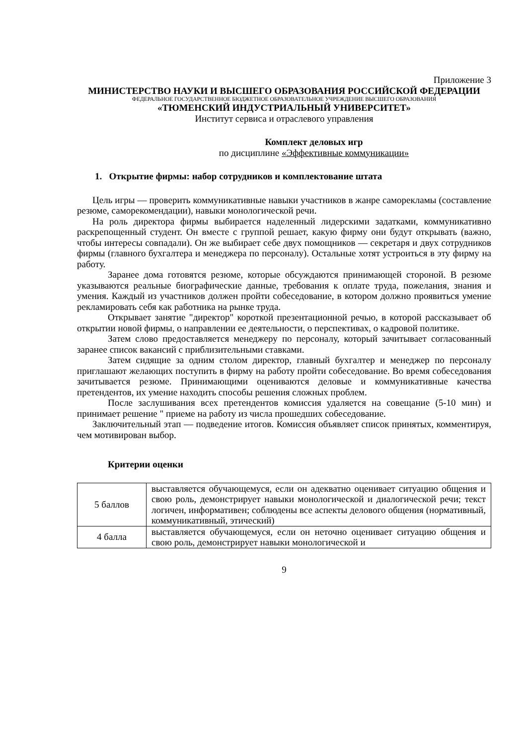Приложение 3
МИНИСТЕРСТВО НАУКИ И ВЫСШЕГО ОБРАЗОВАНИЯ РОССИЙСКОЙ ФЕДЕРАЦИИ
ФЕДЕРАЛЬНОЕ ГОСУДАРСТВЕННОЕ БЮДЖЕТНОЕ ОБРАЗОВАТЕЛЬНОЕ УЧРЕЖДЕНИЕ ВЫСШЕГО ОБРАЗОВАНИЯ
«ТЮМЕНСКИЙ ИНДУСТРИАЛЬНЫЙ УНИВЕРСИТЕТ»
Институт сервиса и отраслевого управления
Комплект деловых игр
по дисциплине «Эффективные коммуникации»
1. Открытие фирмы: набор сотрудников и комплектование штата
Цель игры — проверить коммуникативные навыки участников в жанре саморекламы (составление резюме, саморекомендации), навыки монологической речи.
На роль директора фирмы выбирается наделенный лидерскими задатками, коммуникативно раскрепощенный студент. Он вместе с группой решает, какую фирму они будут открывать (важно, чтобы интересы совпадали). Он же выбирает себе двух помощников — секретаря и двух сотрудников фирмы (главного бухгалтера и менеджера по персоналу). Остальные хотят устроиться в эту фирму на работу.
Заранее дома готовятся резюме, которые обсуждаются принимающей стороной. В резюме указываются реальные биографические данные, требования к оплате труда, пожелания, знания и умения. Каждый из участников должен пройти собеседование, в котором должно проявиться умение рекламировать себя как работника на рынке труда.
Открывает занятие "директор" короткой презентационной речью, в которой рассказывает об открытии новой фирмы, о направлении ее деятельности, о перспективах, о кадровой политике.
Затем слово предоставляется менеджеру по персоналу, который зачитывает согласованный заранее список вакансий с приблизительными ставками.
Затем сидящие за одним столом директор, главный бухгалтер и менеджер по персоналу приглашают желающих поступить в фирму на работу пройти собеседование. Во время собеседования зачитывается резюме. Принимающими оцениваются деловые и коммуникативные качества претендентов, их умение находить способы решения сложных проблем.
После заслушивания всех претендентов комиссия удаляется на совещание (5-10 мин) и принимает решение " приеме на работу из числа прошедших собеседование.
Заключительный этап — подведение итогов. Комиссия объявляет список принятых, комментируя, чем мотивирован выбор.
Критерии оценки
| 5 баллов | выставляется обучающемуся, если он адекватно оценивает ситуацию общения и свою роль, демонстрирует навыки монологической и диалогической речи; текст логичен, информативен; соблюдены все аспекты делового общения (нормативный, коммуникативный, этический) |
| 4 балла | выставляется обучающемуся, если он неточно оценивает ситуацию общения и свою роль, демонстрирует навыки монологической и |
9